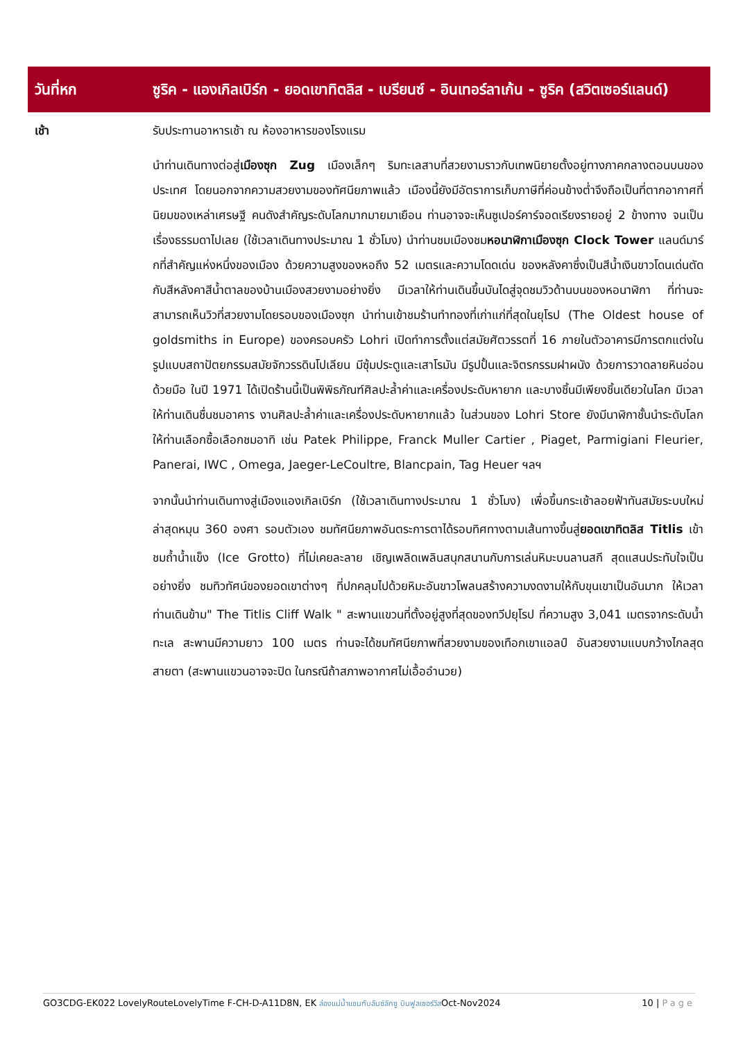| วันที่หก | ซูริค - แองเกิลเบิร์ก - ยอดเขาทิตลิส - เบรียนซ์ - อินเทอร์ลาเก้น - ซูริค (สวิตเซอร์แลนด์) |
| --- | --- |
| เช้า | รับประทานอาหารเช้า ณ ห้องอาหารของโรงแรม นำท่านเดินทางต่อสู่ เมืองซุก Zug เมืองเล็กๆ ริมทะเลสาบที่สวยงามราวกับเทพนิยายตั้งอยู่ทางภาคกลางตอนบนของประเทศ โดยนอกจากความสวยงามของทัศนียภาพแล้ว เมืองนี้ยังมีอัตราการเก็บภาษีที่ค่อนข้างต่ำจึงถือเป็นที่ตากอากาศที่นิยมของเหล่าเศรษฐี คนดังสำคัญระดับโลกมากมายมาเยือน ท่านอาจจะเห็นซูเปอร์คาร์จอดเรียงรายอยู่ 2 ข้างทาง จนเป็นเรื่องธรรมดาไปเลย (ใช้เวลาเดินทางประมาณ 1 ชั่วโมง) นำท่านชมเมืองชม หอนาฬิกาเมืองซุก Clock Tower แลนด์มาร์กที่สำคัญแห่งหนึ่งของเมือง ด้วยความสูงของหอถึง 52 เมตรและความโดดเด่น ของหลังคาซึ่งเป็นสีน้ำเงินขาวโดนเด่นตัดกับสีหลังคาสีน้ำตาลของบ้านเมืองสวยงามอย่างยิ่ง มีเวลาให้ท่านเดินขึ้นบันไดสู่จุดชมวิวด้านบนของหอนาฬิกา ที่ท่านจะสามารถเห็นวิวที่สวยงามโดยรอบของเมืองซุก นำท่านเข้าชมร้านทำทองที่เก่าแก่ที่สุดในยุโรป (The Oldest house of goldsmiths in Europe) ของครอบครัว Lohri เปิดทำการตั้งแต่สมัยศัตวรรตที่ 16 ภายในตัวอาคารมีการตกแต่งในรูปแบบสถาปัตยกรรมสมัยจักวรรดินโปเลียน มีซุ้มประตูและเสาโรมัน มีรูปปั้นและจิตรกรรมฝาผนัง ด้วยการวาดลายหินอ่อนด้วยมือ ในปี 1971 ได้เปิดร้านนี้เป็นพิพิธภัณฑ์ศิลปะล้ำค่าและเครื่องประดับหายาก และบางชิ้นมีเพียงชิ้นเดียวในโลก มีเวลาให้ท่านเดินชื่นชมอาคาร งานศิลปะล้ำค่าและเครื่องประดับหายากแล้ว ในส่วนของ Lohri Store ยังมีนาฬิกาชั้นนำระดับโลกให้ท่านเลือกซื้อเลือกชมอาทิ เช่น Patek Philippe, Franck Muller Cartier , Piaget, Parmigiani Fleurier, Panerai, IWC , Omega, Jaeger-LeCoultre, Blancpain, Tag Heuer ฯลฯ จากนั้นนำท่านเดินทางสู่เมืองแองเกิลเบิร์ก (ใช้เวลาเดินทางประมาณ 1 ชั่วโมง) เพื่อขึ้นกระเช้าลอยฟ้าทันสมัยระบบใหม่ล่าสุดหมุน 360 องศา รอบตัวเอง ชมทัศนียภาพอันตระการตาได้รอบทิศทางตามเส้นทางขึ้นสู่ ยอดเขาทิตลิส Titlis เข้าชมถ้ำน้ำแข็ง (Ice Grotto) ที่ไม่เคยละลาย เชิญเพลิดเพลินสนุกสนานกับการเล่นหิมะบนลานสกี สุดแสนประทับใจเป็นอย่างยิ่ง ชมทิวทัศน์ของยอดเขาต่างๆ ที่ปกคลุมไปด้วยหิมะอันขาวโพลนสร้างความงดงามให้กับขุนเขาเป็นอันมาก ให้เวลาท่านเดินข้าม" The Titlis Cliff Walk " สะพานแขวนที่ตั้งอยู่สูงที่สุดของทวีปยุโรป ที่ความสูง 3,041 เมตรจากระดับน้ำทะเล สะพานมีความยาว 100 เมตร ท่านจะได้ชมทัศนียภาพที่สวยงามของเทือกเขาแอลป์ อันสวยงามแบบกว้างไกลสุดสายตา (สะพานแขวนอาจจะปิด ในกรณีถ้าสภาพอากาศไม่เอื้ออำนวย) |
GO3CDG-EK022 LovelyRouteLovelyTime F-CH-D-A11D8N, EK ล่องแม่น้ำแซนกับลันซ์ลักซู บินฟูลเซอร์วิสOct-Nov2024
10 | Page